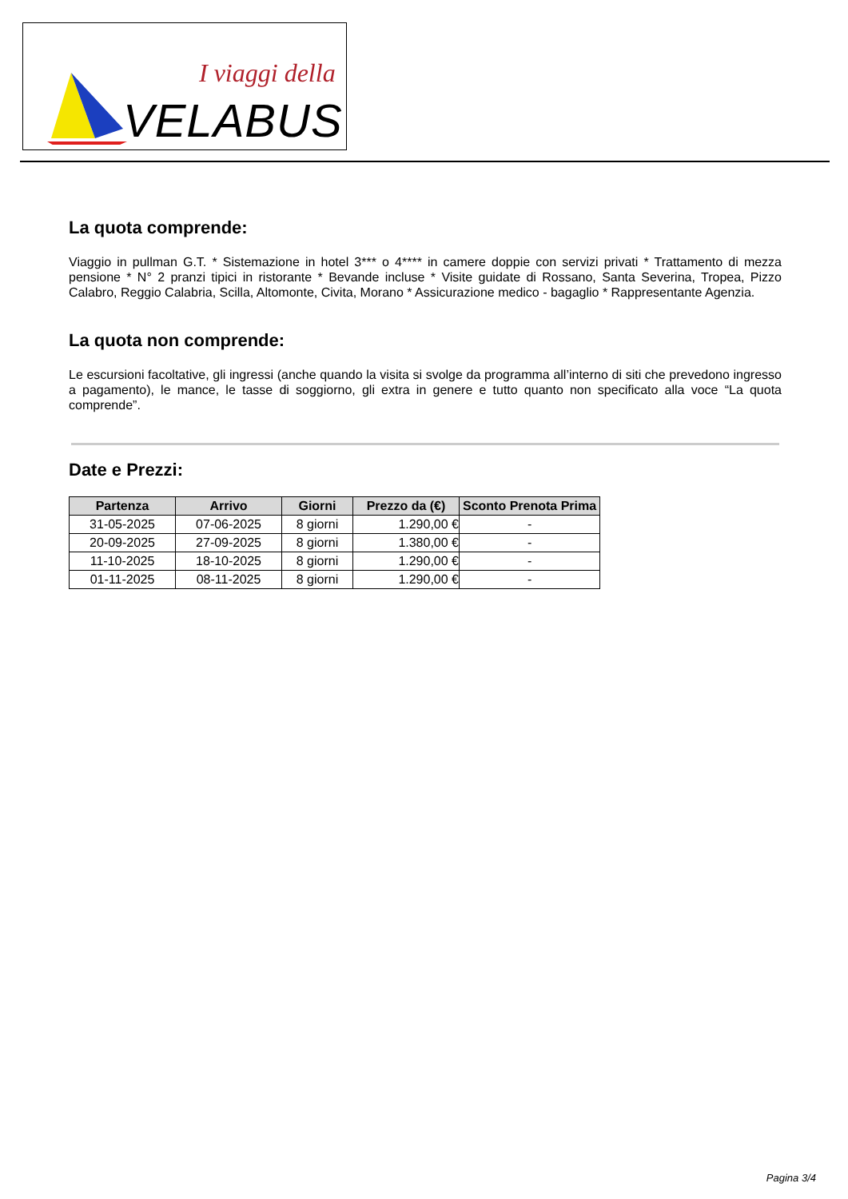I viaggi della
VELABUS
La quota comprende:
Viaggio in pullman G.T. * Sistemazione in hotel 3*** o 4**** in camere doppie con servizi privati * Trattamento di mezza pensione * N° 2 pranzi tipici in ristorante * Bevande incluse * Visite guidate di Rossano, Santa Severina, Tropea, Pizzo Calabro, Reggio Calabria, Scilla, Altomonte, Civita, Morano * Assicurazione medico - bagaglio * Rappresentante Agenzia.
La quota non comprende:
Le escursioni facoltative, gli ingressi (anche quando la visita si svolge da programma all’interno di siti che prevedono ingresso a pagamento), le mance, le tasse di soggiorno, gli extra in genere e tutto quanto non specificato alla voce “La quota comprende”.
Date e Prezzi:
| Partenza | Arrivo | Giorni | Prezzo da (€) | Sconto Prenota Prima |
| --- | --- | --- | --- | --- |
| 31-05-2025 | 07-06-2025 | 8 giorni | 1.290,00 € | - |
| 20-09-2025 | 27-09-2025 | 8 giorni | 1.380,00 € | - |
| 11-10-2025 | 18-10-2025 | 8 giorni | 1.290,00 € | - |
| 01-11-2025 | 08-11-2025 | 8 giorni | 1.290,00 € | - |
Pagina 3/4